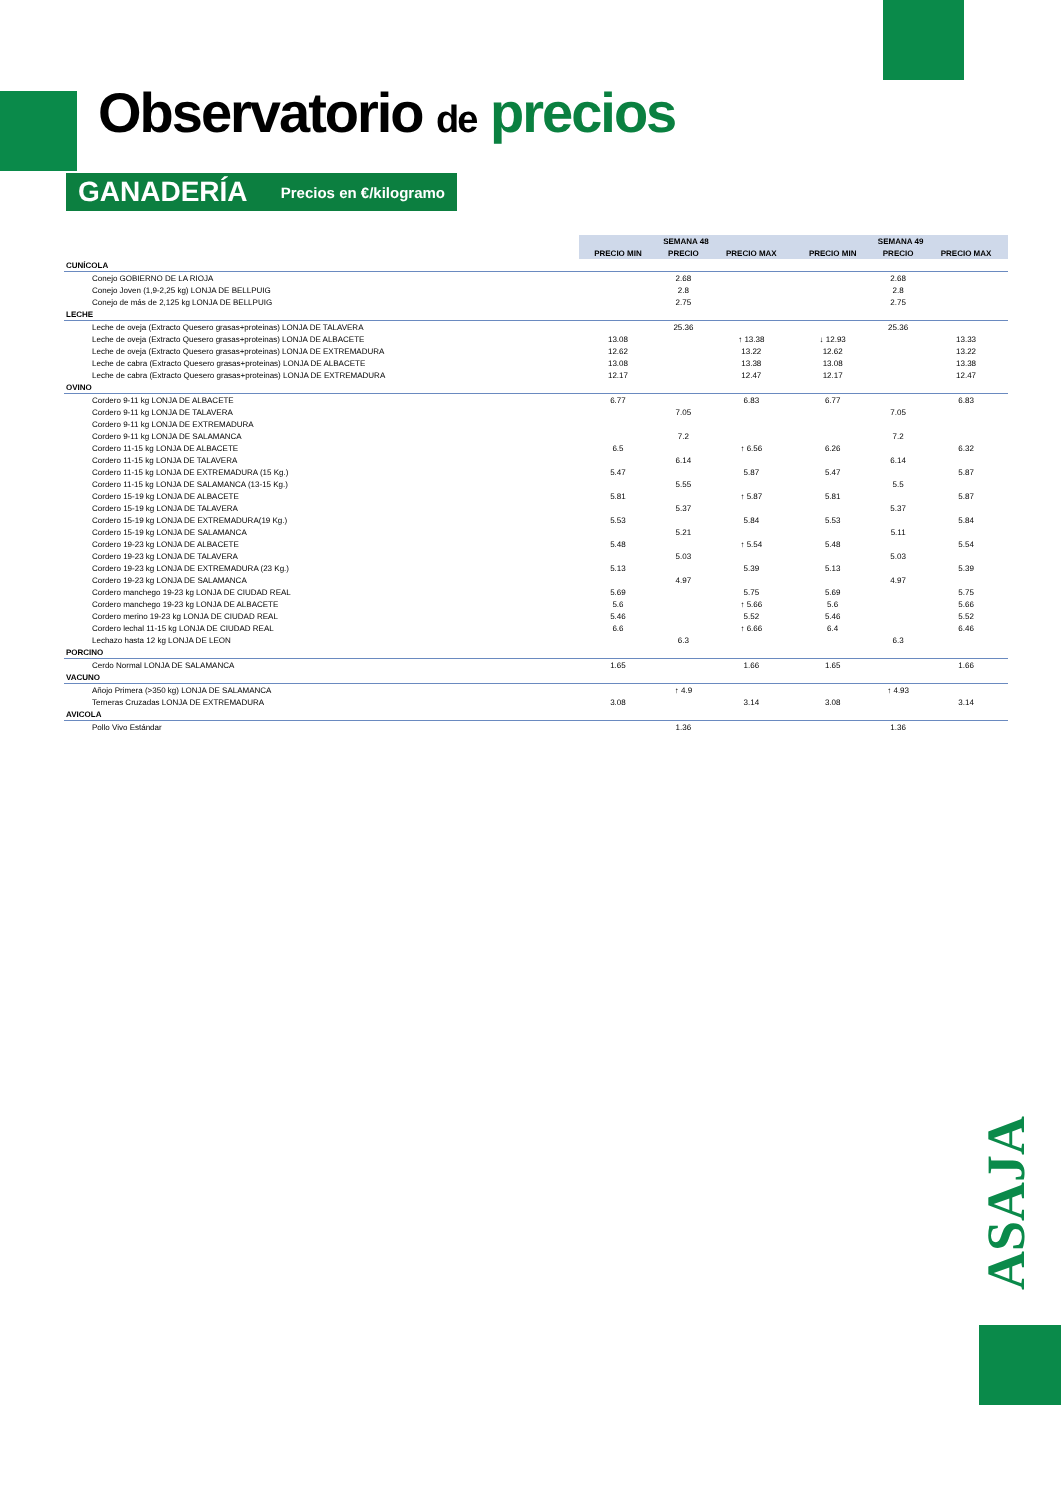Observatorio de precios
GANADERÍA Precios en €/kilogramo
| | SEMANA 48 | | | SEMANA 49 | | |
| | PRECIO MIN | PRECIO | PRECIO MAX | PRECIO MIN | PRECIO | PRECIO MAX |
| CUNÍCOLA | | | | | | |
| Conejo GOBIERNO DE LA RIOJA | | 2.68 | | | 2.68 | |
| Conejo Joven (1,9-2,25 kg) LONJA DE BELLPUIG | | 2.8 | | | 2.8 | |
| Conejo de más de 2,125 kg LONJA DE BELLPUIG | | 2.75 | | | 2.75 | |
| LECHE | | | | | | |
| Leche de oveja (Extracto Quesero grasas+proteinas) LONJA DE TALAVERA | | 25.36 | | | 25.36 | |
| Leche de oveja (Extracto Quesero grasas+proteinas) LONJA DE ALBACETE | 13.08 | | ↑ 13.38 | ↓ 12.93 | | 13.33 |
| Leche de oveja (Extracto Quesero grasas+proteinas) LONJA DE EXTREMADURA | 12.62 | | 13.22 | 12.62 | | 13.22 |
| Leche de cabra (Extracto Quesero grasas+proteinas) LONJA DE ALBACETE | 13.08 | | 13.38 | 13.08 | | 13.38 |
| Leche de cabra (Extracto Quesero grasas+proteinas) LONJA DE EXTREMADURA | 12.17 | | 12.47 | 12.17 | | 12.47 |
| OVINO | | | | | | |
| Cordero 9-11 kg LONJA DE ALBACETE | 6.77 | | 6.83 | 6.77 | | 6.83 |
| Cordero 9-11 kg LONJA DE TALAVERA | | 7.05 | | | 7.05 | |
| Cordero 9-11 kg LONJA DE EXTREMADURA | | | | | | |
| Cordero 9-11 kg LONJA DE SALAMANCA | | 7.2 | | | 7.2 | |
| Cordero 11-15 kg LONJA DE ALBACETE | 6.5 | | ↑ 6.56 | 6.26 | | 6.32 |
| Cordero 11-15 kg LONJA DE TALAVERA | | 6.14 | | | 6.14 | |
| Cordero 11-15 kg LONJA DE EXTREMADURA (15 Kg.) | 5.47 | | 5.87 | 5.47 | | 5.87 |
| Cordero 11-15 kg LONJA DE SALAMANCA (13-15 Kg.) | | 5.55 | | | 5.5 | |
| Cordero 15-19 kg LONJA DE ALBACETE | 5.81 | | ↑ 5.87 | 5.81 | | 5.87 |
| Cordero 15-19 kg LONJA DE TALAVERA | | 5.37 | | | 5.37 | |
| Cordero 15-19 kg LONJA DE EXTREMADURA(19 Kg.) | 5.53 | | 5.84 | 5.53 | | 5.84 |
| Cordero 15-19 kg LONJA DE SALAMANCA | | 5.21 | | | 5.11 | |
| Cordero 19-23 kg LONJA DE ALBACETE | 5.48 | | ↑ 5.54 | 5.48 | | 5.54 |
| Cordero 19-23 kg LONJA DE TALAVERA | | 5.03 | | | 5.03 | |
| Cordero 19-23 kg LONJA DE EXTREMADURA (23 Kg.) | 5.13 | | 5.39 | 5.13 | | 5.39 |
| Cordero 19-23 kg LONJA DE SALAMANCA | | 4.97 | | | 4.97 | |
| Cordero manchego 19-23 kg LONJA DE CIUDAD REAL | 5.69 | | 5.75 | 5.69 | | 5.75 |
| Cordero manchego 19-23 kg LONJA DE ALBACETE | 5.6 | | ↑ 5.66 | 5.6 | | 5.66 |
| Cordero merino 19-23 kg LONJA DE CIUDAD REAL | 5.46 | | 5.52 | 5.46 | | 5.52 |
| Cordero lechal 11-15 kg LONJA DE CIUDAD REAL | 6.6 | | ↑ 6.66 | 6.4 | | 6.46 |
| Lechazo hasta 12 kg LONJA DE LEON | | 6.3 | | | 6.3 | |
| PORCINO | | | | | | |
| Cerdo Normal LONJA DE SALAMANCA | 1.65 | | 1.66 | 1.65 | | 1.66 |
| VACUNO | | | | | | |
| Añojo Primera (>350 kg) LONJA DE SALAMANCA | | ↑ 4.9 | | | ↑ 4.93 | |
| Terneras Cruzadas LONJA DE EXTREMADURA | 3.08 | | 3.14 | 3.08 | | 3.14 |
| AVICOLA | | | | | | |
| Pollo Vivo Estándar | | 1.36 | | | 1.36 | |
ASAJA